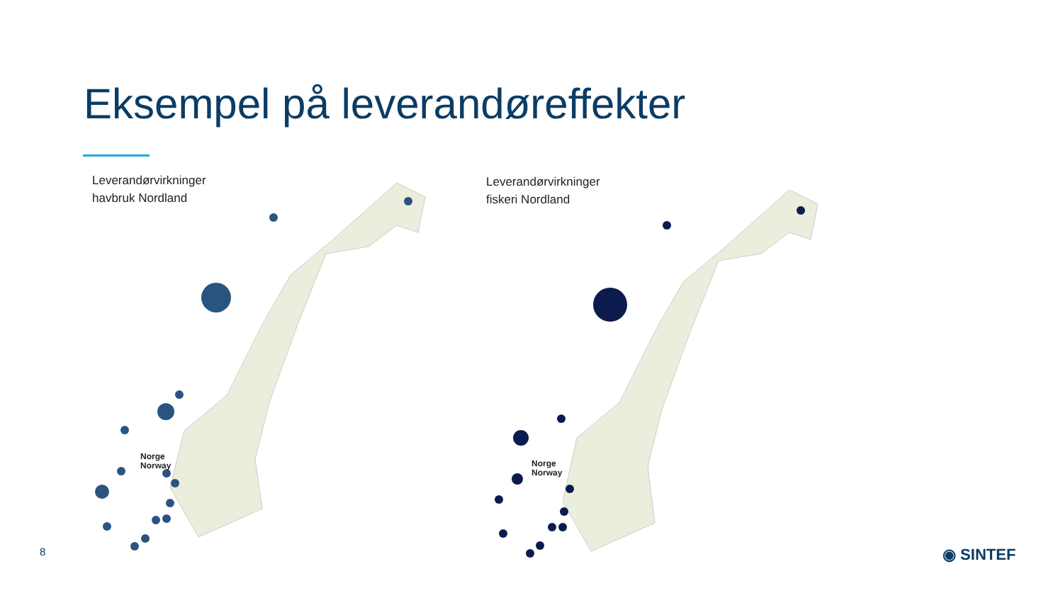Eksempel på leverandøreffekter
Leverandørvirkninger
havbruk Nordland
Norge
Norway
Leverandørvirkninger
fiskeri Nordland
Norge
Norway
8 ◉ SINTEF